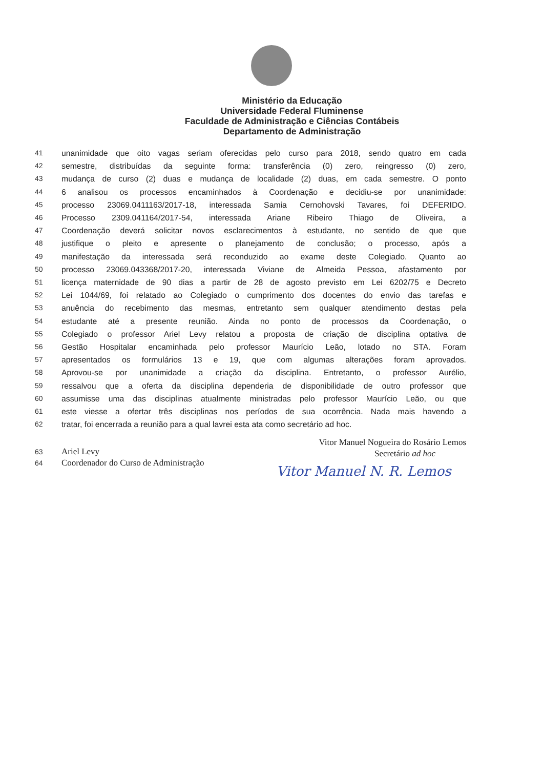Ministério da Educação
Universidade Federal Fluminense
Faculdade de Administração e Ciências Contábeis
Departamento de Administração
41 unanimidade que oito vagas seriam oferecidas pelo curso para 2018, sendo quatro em cada
42 semestre, distribuídas da seguinte forma: transferência (0) zero, reingresso (0) zero,
43 mudança de curso (2) duas e mudança de localidade (2) duas, em cada semestre. O ponto
44 6 analisou os processos encaminhados à Coordenação e decidiu-se por unanimidade:
45 processo 23069.0411163/2017-18, interessada Samia Cernohovski Tavares, foi DEFERIDO.
46 Processo 2309.041164/2017-54, interessada Ariane Ribeiro Thiago de Oliveira, a
47 Coordenação deverá solicitar novos esclarecimentos à estudante, no sentido de que que
48 justifique o pleito e apresente o planejamento de conclusão; o processo, após a
49 manifestação da interessada será reconduzido ao exame deste Colegiado. Quanto ao
50 processo 23069.043368/2017-20, interessada Viviane de Almeida Pessoa, afastamento por
51 licença maternidade de 90 dias a partir de 28 de agosto previsto em Lei 6202/75 e Decreto
52 Lei 1044/69, foi relatado ao Colegiado o cumprimento dos docentes do envio das tarefas e
53 anuência do recebimento das mesmas, entretanto sem qualquer atendimento destas pela
54 estudante até a presente reunião. Ainda no ponto de processos da Coordenação, o
55 Colegiado o professor Ariel Levy relatou a proposta de criação de disciplina optativa de
56 Gestão Hospitalar encaminhada pelo professor Maurício Leão, lotado no STA. Foram
57 apresentados os formulários 13 e 19, que com algumas alterações foram aprovados.
58 Aprovou-se por unanimidade a criação da disciplina. Entretanto, o professor Aurélio,
59 ressalvou que a oferta da disciplina dependeria de disponibilidade de outro professor que
60 assumisse uma das disciplinas atualmente ministradas pelo professor Maurício Leão, ou que
61 este viesse a ofertar três disciplinas nos períodos de sua ocorrência. Nada mais havendo a
62 tratar, foi encerrada a reunião para a qual lavrei esta ata como secretário ad hoc.
63
64
Ariel Levy
Coordenador do Curso de Administração
Vitor Manuel Nogueira do Rosário Lemos
Secretário ad hoc
Vitor Manuel N. R. Lemos